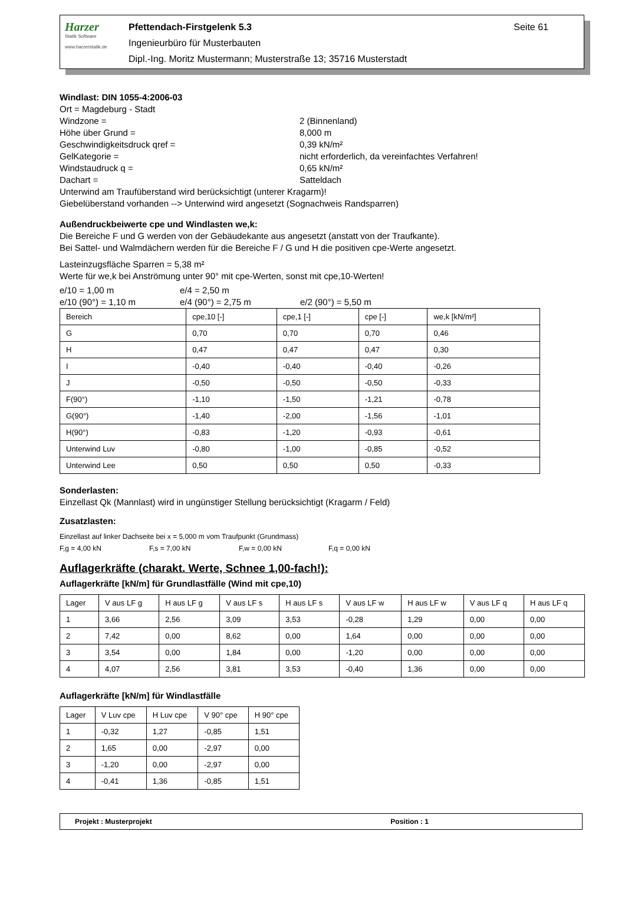Harzer
Statik Software
www.harzerstatik.de
Pfettendach-Firstgelenk 5.3 Seite 61
Ingenieurbüro für Musterbauten
Dipl.-Ing. Moritz Mustermann; Musterstraße 13; 35716 Musterstadt
Windlast: DIN 1055-4:2006-03
Ort = Magdeburg - Stadt
Windzone = 2 (Binnenland)
Höhe über Grund = 8,000 m
Geschwindigkeitsdruck qref = 0,39 kN/m²
GelKategorie = nicht erforderlich, da vereinfachtes Verfahren!
Windstaudruck q = 0,65 kN/m²
Dachart = Satteldach
Unterwind am Traufüberstand wird berücksichtigt (unterer Kragarm)!
Giebelüberstand vorhanden --> Unterwind wird angesetzt (Sognachweis Randsparren)
Außendruckbeiwerte cpe und Windlasten we,k:
Die Bereiche F und G werden von der Gebäudekante aus angesetzt (anstatt von der Traufkante).
Bei Sattel- und Walmdächern werden für die Bereiche F / G und H die positiven cpe-Werte angesetzt.
Lasteinzugsfläche Sparren = 5,38 m²
Werte für we,k bei Anströmung unter 90° mit cpe-Werten, sonst mit cpe,10-Werten!
e/10 = 1,00 m e/4 = 2,50 m e/10 (90°) = 1,10 m e/4 (90°) = 2,75 m e/2 (90°) = 5,50 m
| Bereich | cpe,10 [-] | cpe,1 [-] | cpe [-] | we,k [kN/m²] |
| --- | --- | --- | --- | --- |
| G | 0,70 | 0,70 | 0,70 | 0,46 |
| H | 0,47 | 0,47 | 0,47 | 0,30 |
| I | -0,40 | -0,40 | -0,40 | -0,26 |
| J | -0,50 | -0,50 | -0,50 | -0,33 |
| F(90°) | -1,10 | -1,50 | -1,21 | -0,78 |
| G(90°) | -1,40 | -2,00 | -1,56 | -1,01 |
| H(90°) | -0,83 | -1,20 | -0,93 | -0,61 |
| Unterwind Luv | -0,80 | -1,00 | -0,85 | -0,52 |
| Unterwind Lee | 0,50 | 0,50 | 0,50 | -0,33 |
Sonderlasten:
Einzellast Qk (Mannlast) wird in ungünstiger Stellung berücksichtigt (Kragarm / Feld)
Zusatzlasten:
Einzellast auf linker Dachseite bei x = 5,000 m vom Traufpunkt (Grundmass)
F,g = 4,00 kN F,s = 7,00 kN F,w = 0,00 kN F,q = 0,00 kN
Auflagerkräfte (charakt. Werte, Schnee 1,00-fach!):
Auflagerkräfte [kN/m] für Grundlastfälle (Wind mit cpe,10)
| Lager | V aus LF g | H aus LF g | V aus LF s | H aus LF s | V aus LF w | H aus LF w | V aus LF q | H aus LF q |
| --- | --- | --- | --- | --- | --- | --- | --- | --- |
| 1 | 3,66 | 2,56 | 3,09 | 3,53 | -0,28 | 1,29 | 0,00 | 0,00 |
| 2 | 7,42 | 0,00 | 8,62 | 0,00 | 1,64 | 0,00 | 0,00 | 0,00 |
| 3 | 3,54 | 0,00 | 1,84 | 0,00 | -1,20 | 0,00 | 0,00 | 0,00 |
| 4 | 4,07 | 2,56 | 3,81 | 3,53 | -0,40 | 1,36 | 0,00 | 0,00 |
Auflagerkräfte [kN/m] für Windlastfälle
| Lager | V Luv cpe | H Luv cpe | V 90° cpe | H 90° cpe |
| --- | --- | --- | --- | --- |
| 1 | -0,32 | 1,27 | -0,85 | 1,51 |
| 2 | 1,65 | 0,00 | -2,97 | 0,00 |
| 3 | -1,20 | 0,00 | -2,97 | 0,00 |
| 4 | -0,41 | 1,36 | -0,85 | 1,51 |
Projekt : Musterprojekt Position : 1